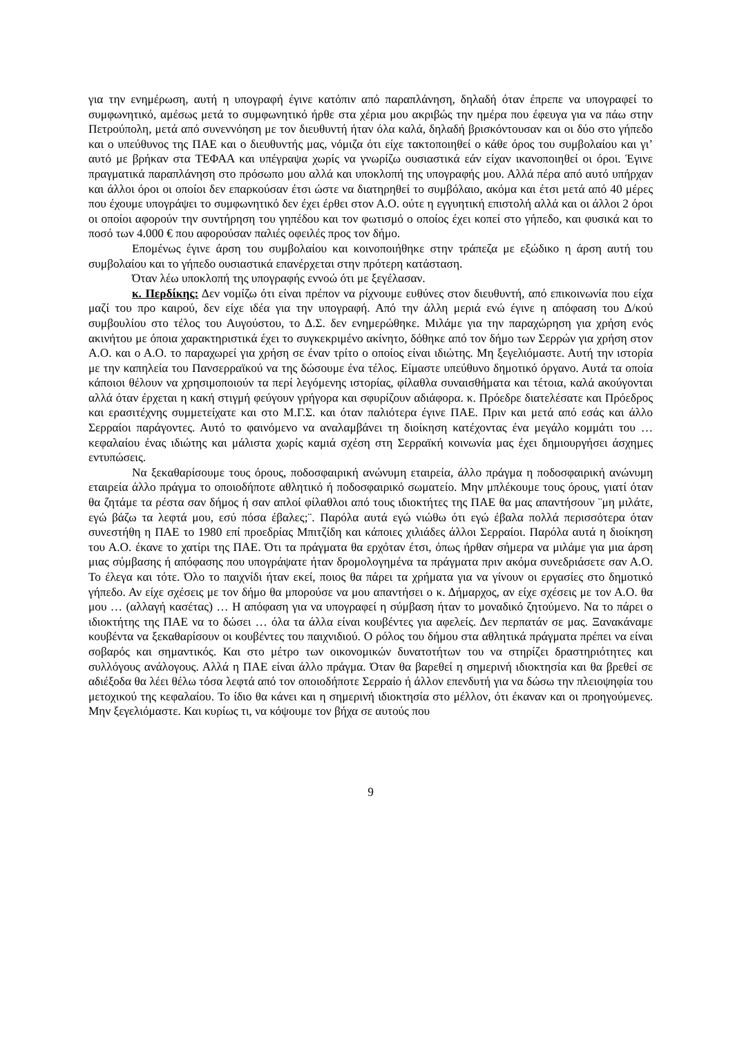για την ενημέρωση, αυτή η υπογραφή έγινε κατόπιν από παραπλάνηση, δηλαδή όταν έπρεπε να υπογραφεί το συμφωνητικό, αμέσως μετά το συμφωνητικό ήρθε στα χέρια μου ακριβώς την ημέρα που έφευγα για να πάω στην Πετρούπολη, μετά από συνεννόηση με τον διευθυντή ήταν όλα καλά, δηλαδή βρισκόντουσαν και οι δύο στο γήπεδο και ο υπεύθυνος της ΠΑΕ και ο διευθυντής μας, νόμιζα ότι είχε τακτοποιηθεί ο κάθε όρος του συμβολαίου και γι’ αυτό με βρήκαν στα ΤΕΦΑΑ και υπέγραψα χωρίς να γνωρίζω ουσιαστικά εάν είχαν ικανοποιηθεί οι όροι. Έγινε πραγματικά παραπλάνηση στο πρόσωπο μου αλλά και υποκλοπή της υπογραφής μου. Αλλά πέρα από αυτό υπήρχαν και άλλοι όροι οι οποίοι δεν επαρκούσαν έτσι ώστε να διατηρηθεί το συμβόλαιο, ακόμα και έτσι μετά από 40 μέρες που έχουμε υπογράψει το συμφωνητικό δεν έχει έρθει στον Α.Ο. ούτε η εγγυητική επιστολή αλλά και οι άλλοι 2 όροι οι οποίοι αφορούν την συντήρηση του γηπέδου και τον φωτισμό ο οποίος έχει κοπεί στο γήπεδο, και φυσικά και το ποσό των 4.000 € που αφορούσαν παλιές οφειλές προς τον δήμο.
Επομένως έγινε άρση του συμβολαίου και κοινοποιήθηκε στην τράπεζα με εξώδικο η άρση αυτή του συμβολαίου και το γήπεδο ουσιαστικά επανέρχεται στην πρότερη κατάσταση.
Όταν λέω υποκλοπή της υπογραφής εννοώ ότι με ξεγέλασαν.
κ. Περδίκης: Δεν νομίζω ότι είναι πρέπον να ρίχνουμε ευθύνες στον διευθυντή, από επικοινωνία που είχα μαζί του προ καιρού, δεν είχε ιδέα για την υπογραφή. Από την άλλη μεριά ενώ έγινε η απόφαση του Δ/κού συμβουλίου στο τέλος του Αυγούστου, το Δ.Σ. δεν ενημερώθηκε. Μιλάμε για την παραχώρηση για χρήση ενός ακινήτου με όποια χαρακτηριστικά έχει το συγκεκριμένο ακίνητο, δόθηκε από τον δήμο των Σερρών για χρήση στον Α.Ο. και ο Α.Ο. το παραχωρεί για χρήση σε έναν τρίτο ο οποίος είναι ιδιώτης. Μη ξεγελιόμαστε. Αυτή την ιστορία με την καπηλεία του Πανσερραϊκού να της δώσουμε ένα τέλος. Είμαστε υπεύθυνο δημοτικό όργανο. Αυτά τα οποία κάποιοι θέλουν να χρησιμοποιούν τα περί λεγόμενης ιστορίας, φίλαθλα συναισθήματα και τέτοια, καλά ακούγονται αλλά όταν έρχεται η κακή στιγμή φεύγουν γρήγορα και σφυρίζουν αδιάφορα. κ. Πρόεδρε διατελέσατε και Πρόεδρος και ερασιτέχνης συμμετείχατε και στο Μ.Γ.Σ. και όταν παλιότερα έγινε ΠΑΕ. Πριν και μετά από εσάς και άλλο Σερραίοι παράγοντες. Αυτό το φαινόμενο να αναλαμβάνει τη διοίκηση κατέχοντας ένα μεγάλο κομμάτι του … κεφαλαίου ένας ιδιώτης και μάλιστα χωρίς καμιά σχέση στη Σερραϊκή κοινωνία μας έχει δημιουργήσει άσχημες εντυπώσεις.
Να ξεκαθαρίσουμε τους όρους, ποδοσφαιρική ανώνυμη εταιρεία, άλλο πράγμα η ποδοσφαιρική ανώνυμη εταιρεία άλλο πράγμα το οποιοδήποτε αθλητικό ή ποδοσφαιρικό σωματείο. Μην μπλέκουμε τους όρους, γιατί όταν θα ζητάμε τα ρέστα σαν δήμος ή σαν απλοί φίλαθλοι από τους ιδιοκτήτες της ΠΑΕ θα μας απαντήσουν ¨μη μιλάτε, εγώ βάζω τα λεφτά μου, εσύ πόσα έβαλες;¨. Παρόλα αυτά εγώ νιώθω ότι εγώ έβαλα πολλά περισσότερα όταν συνεστήθη η ΠΑΕ το 1980 επί προεδρίας Μπιτζίδη και κάποιες χιλιάδες άλλοι Σερραίοι. Παρόλα αυτά η διοίκηση του Α.Ο. έκανε το χατίρι της ΠΑΕ. Ότι τα πράγματα θα ερχόταν έτσι, όπως ήρθαν σήμερα να μιλάμε για μια άρση μιας σύμβασης ή απόφασης που υπογράψατε ήταν δρομολογημένα τα πράγματα πριν ακόμα συνεδριάσετε σαν Α.Ο. Το έλεγα και τότε. Όλο το παιχνίδι ήταν εκεί, ποιος θα πάρει τα χρήματα για να γίνουν οι εργασίες στο δημοτικό γήπεδο. Αν είχε σχέσεις με τον δήμο θα μπορούσε να μου απαντήσει ο κ. Δήμαρχος, αν είχε σχέσεις με τον Α.Ο. θα μου … (αλλαγή κασέτας) … Η απόφαση για να υπογραφεί η σύμβαση ήταν το μοναδικό ζητούμενο. Να το πάρει ο ιδιοκτήτης της ΠΑΕ να το δώσει … όλα τα άλλα είναι κουβέντες για αφελείς. Δεν περπατάν σε μας. Ξανακάναμε κουβέντα να ξεκαθαρίσουν οι κουβέντες του παιχνιδιού. Ο ρόλος του δήμου στα αθλητικά πράγματα πρέπει να είναι σοβαρός και σημαντικός. Και στο μέτρο των οικονομικών δυνατοτήτων του να στηρίζει δραστηριότητες και συλλόγους ανάλογους. Αλλά η ΠΑΕ είναι άλλο πράγμα. Όταν θα βαρεθεί η σημερινή ιδιοκτησία και θα βρεθεί σε αδιέξοδα θα λέει θέλω τόσα λεφτά από τον οποιοδήποτε Σερραίο ή άλλον επενδυτή για να δώσω την πλειοψηφία του μετοχικού της κεφαλαίου. Το ίδιο θα κάνει και η σημερινή ιδιοκτησία στο μέλλον, ότι έκαναν και οι προηγούμενες. Μην ξεγελιόμαστε. Και κυρίως τι, να κόψουμε τον βήχα σε αυτούς που
9